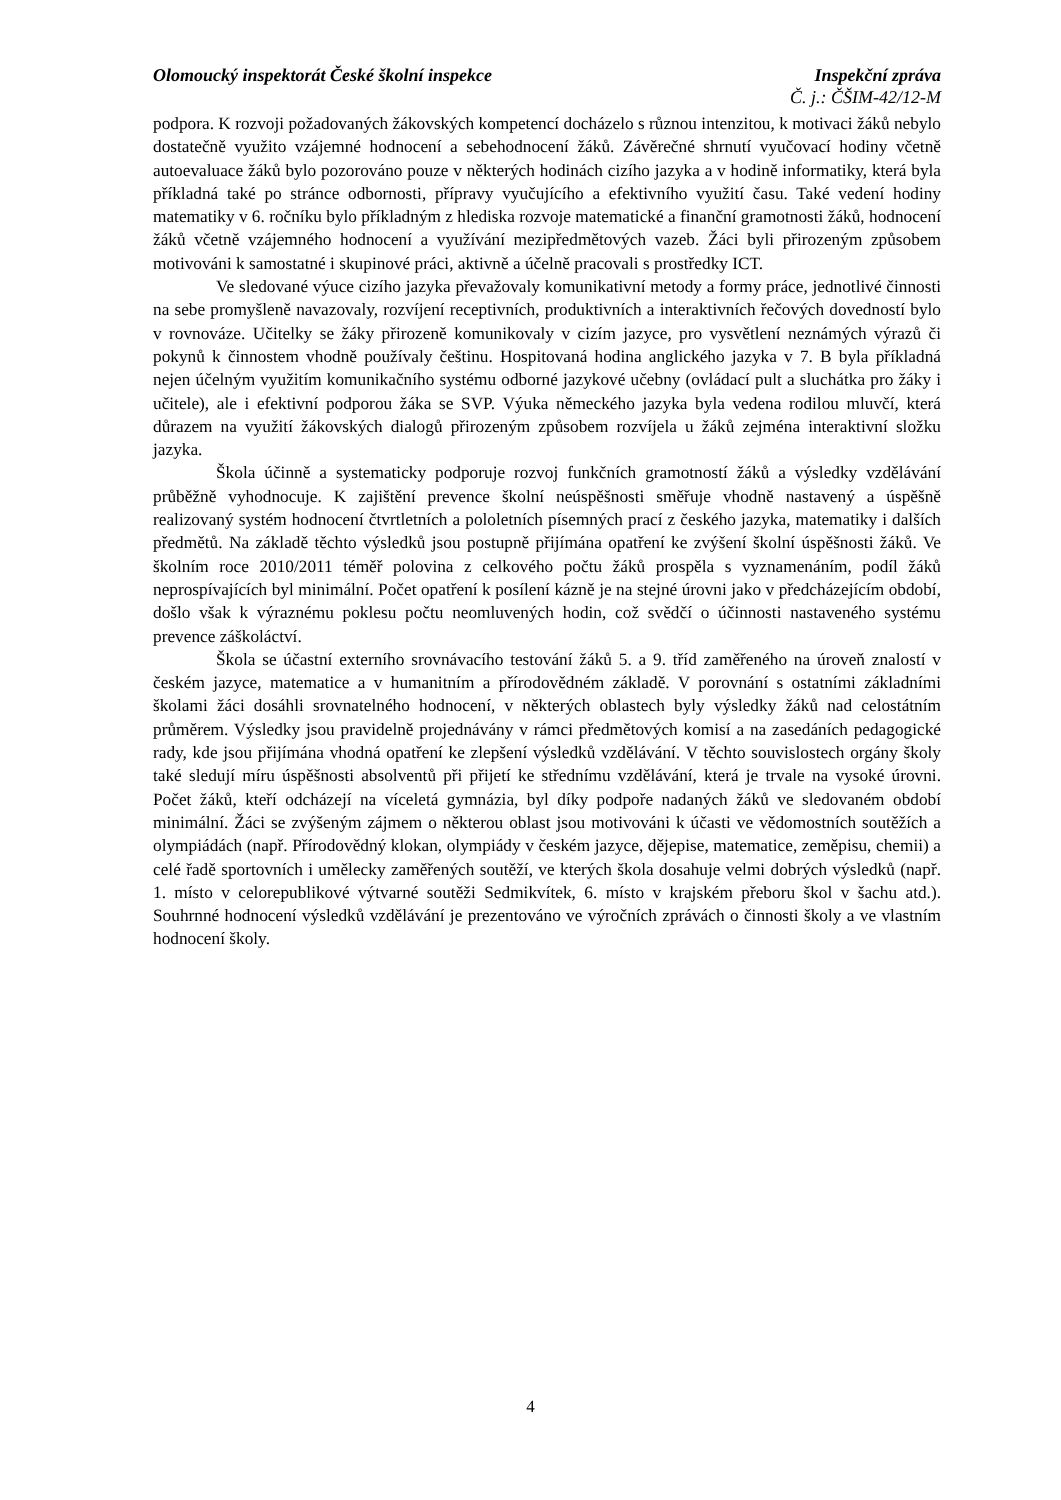Olomoucký inspektorát České školní inspekce Inspekční zpráva
Č. j.: ČŠIM-42/12-M
podpora. K rozvoji požadovaných žákovských kompetencí docházelo s různou intenzitou, k motivaci žáků nebylo dostatečně využito vzájemné hodnocení a sebehodnocení žáků. Závěrečné shrnutí vyučovací hodiny včetně autoevaluace žáků bylo pozorováno pouze v některých hodinách cizího jazyka a v hodině informatiky, která byla příkladná také po stránce odbornosti, přípravy vyučujícího a efektivního využití času. Také vedení hodiny matematiky v 6. ročníku bylo příkladným z hlediska rozvoje matematické a finanční gramotnosti žáků, hodnocení žáků včetně vzájemného hodnocení a využívání mezipředmětových vazeb. Žáci byli přirozeným způsobem motivováni k samostatné i skupinové práci, aktivně a účelně pracovali s prostředky ICT.
Ve sledované výuce cizího jazyka převažovaly komunikativní metody a formy práce, jednotlivé činnosti na sebe promyšleně navazovaly, rozvíjení receptivních, produktivních a interaktivních řečových dovedností bylo v rovnováze. Učitelky se žáky přirozeně komunikovaly v cizím jazyce, pro vysvětlení neznámých výrazů či pokynů k činnostem vhodně používaly češtinu. Hospitovaná hodina anglického jazyka v 7. B byla příkladná nejen účelným využitím komunikačního systému odborné jazykové učebny (ovládací pult a sluchátka pro žáky i učitele), ale i efektivní podporou žáka se SVP. Výuka německého jazyka byla vedena rodilou mluvčí, která důrazem na využití žákovských dialogů přirozeným způsobem rozvíjela u žáků zejména interaktivní složku jazyka.
Škola účinně a systematicky podporuje rozvoj funkčních gramotností žáků a výsledky vzdělávání průběžně vyhodnocuje. K zajištění prevence školní neúspěšnosti směřuje vhodně nastavený a úspěšně realizovaný systém hodnocení čtvrtletních a pololetních písemných prací z českého jazyka, matematiky i dalších předmětů. Na základě těchto výsledků jsou postupně přijímána opatření ke zvýšení školní úspěšnosti žáků. Ve školním roce 2010/2011 téměř polovina z celkového počtu žáků prospěla s vyznamenáním, podíl žáků neprospívajících byl minimální. Počet opatření k posílení kázně je na stejné úrovni jako v předcházejícím období, došlo však k výraznému poklesu počtu neomluvených hodin, což svědčí o účinnosti nastaveného systému prevence záškoláctví.
Škola se účastní externího srovnávacího testování žáků 5. a 9. tříd zaměřeného na úroveň znalostí v českém jazyce, matematice a v humanitním a přírodovědném základě. V porovnání s ostatními základními školami žáci dosáhli srovnatelného hodnocení, v některých oblastech byly výsledky žáků nad celostátním průměrem. Výsledky jsou pravidelně projednávány v rámci předmětových komisí a na zasedáních pedagogické rady, kde jsou přijímána vhodná opatření ke zlepšení výsledků vzdělávání. V těchto souvislostech orgány školy také sledují míru úspěšnosti absolventů při přijetí ke střednímu vzdělávání, která je trvale na vysoké úrovni. Počet žáků, kteří odcházejí na víceletá gymnázia, byl díky podpoře nadaných žáků ve sledovaném období minimální. Žáci se zvýšeným zájmem o některou oblast jsou motivováni k účasti ve vědomostních soutěžích a olympiádách (např. Přírodovědný klokan, olympiády v českém jazyce, dějepise, matematice, zeměpisu, chemii) a celé řadě sportovních i umělecky zaměřených soutěží, ve kterých škola dosahuje velmi dobrých výsledků (např. 1. místo v celorepublikové výtvarné soutěži Sedmikvítek, 6. místo v krajském přeboru škol v šachu atd.). Souhrnné hodnocení výsledků vzdělávání je prezentováno ve výročních zprávách o činnosti školy a ve vlastním hodnocení školy.
4